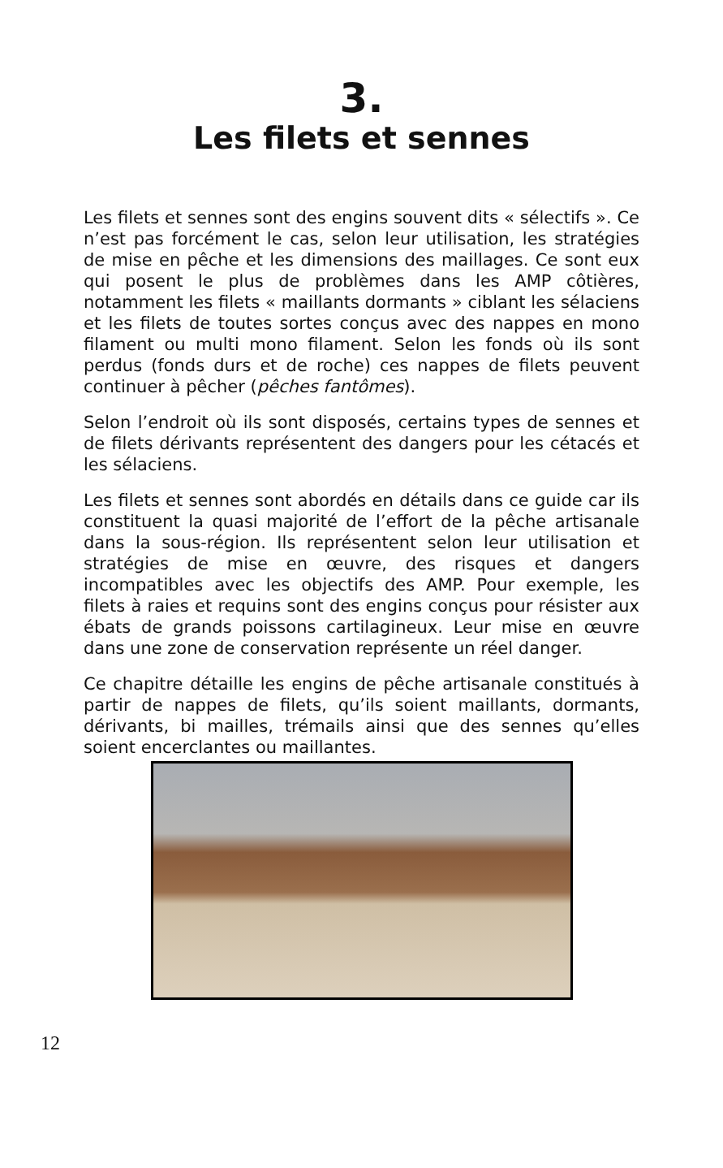3.
Les filets et sennes
Les filets et sennes sont des engins souvent dits « sélectifs ». Ce n’est pas forcément le cas, selon leur utilisation, les stratégies de mise en pêche et les dimensions des maillages. Ce sont eux qui posent le plus de problèmes dans les AMP côtières, notamment les filets « maillants dormants » ciblant les sélaciens et les filets de toutes sortes conçus avec des nappes en mono filament ou multi mono filament. Selon les fonds où ils sont perdus (fonds durs et de roche) ces nappes de filets peuvent continuer à pêcher (pêches fantômes).
Selon l’endroit où ils sont disposés, certains types de sennes et de filets dérivants représentent des dangers pour les cétacés et les sélaciens.
Les filets et sennes sont abordés en détails dans ce guide car ils constituent la quasi majorité de l’effort de la pêche artisanale dans la sous-région. Ils représentent selon leur utilisation et stratégies de mise en œuvre, des risques et dangers incompatibles avec les objectifs des AMP. Pour exemple, les filets à raies et requins sont des engins conçus pour résister aux ébats de grands poissons cartilagineux. Leur mise en œuvre dans une zone de conservation représente un réel danger.
Ce chapitre détaille les engins de pêche artisanale constitués à partir de nappes de filets, qu’ils soient maillants, dormants, dérivants, bi mailles, trémails ainsi que des sennes qu’elles soient encerclantes ou maillantes.
12